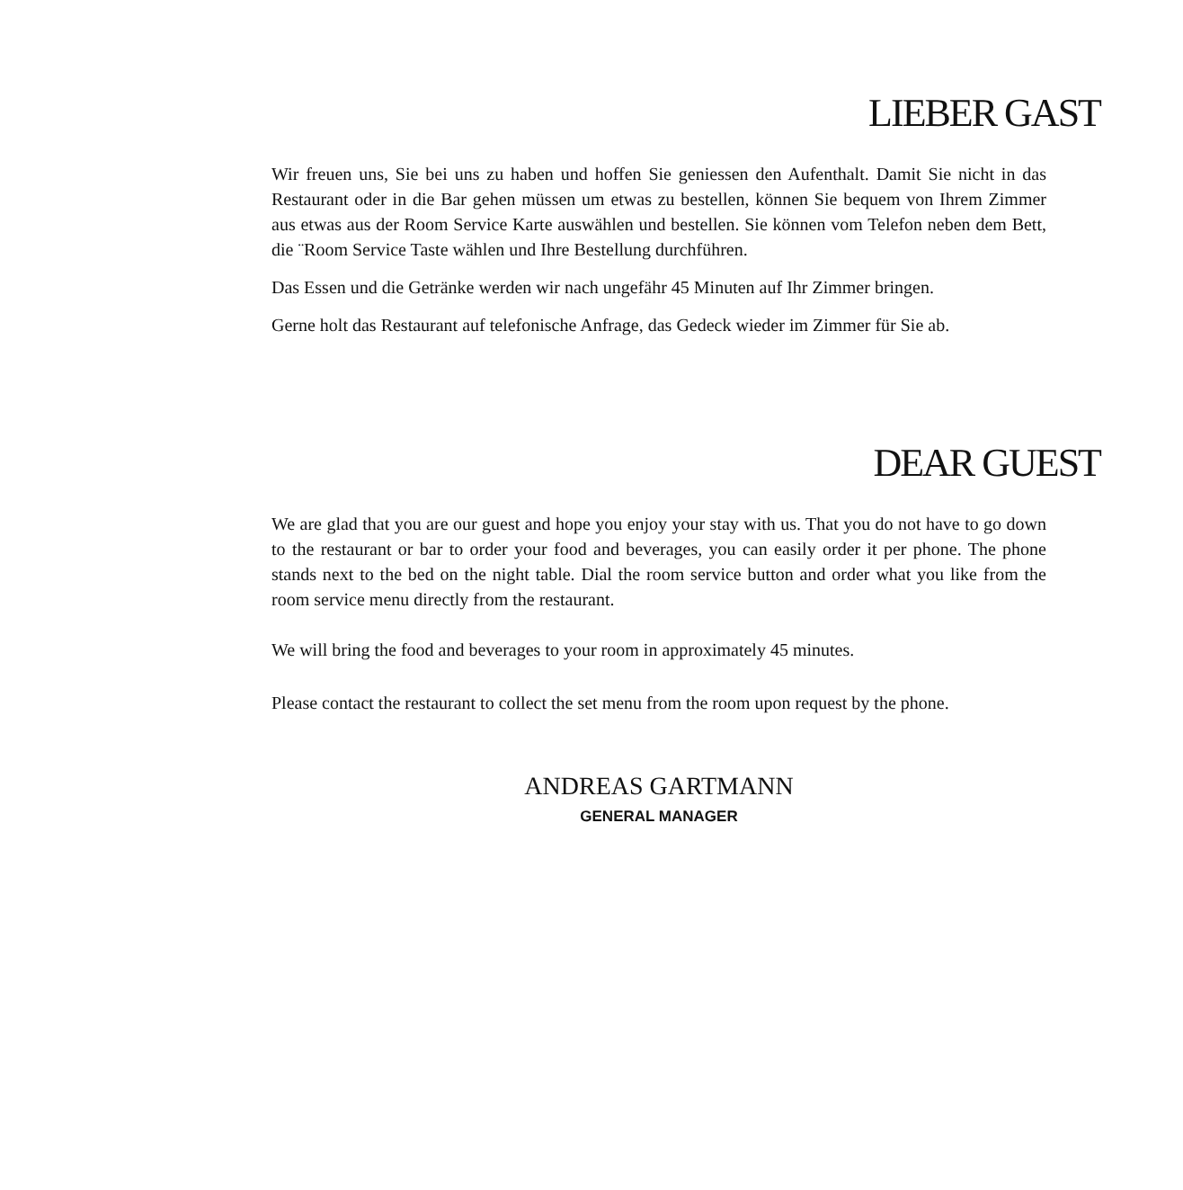LIEBER GAST
Wir freuen uns, Sie bei uns zu haben und hoffen Sie geniessen den Aufenthalt. Damit Sie nicht in das Restaurant oder in die Bar gehen müssen um etwas zu bestellen, können Sie bequem von Ihrem Zimmer aus etwas aus der Room Service Karte auswählen und bestellen. Sie können vom Telefon neben dem Bett, die ¨Room Service Taste wählen und Ihre Bestellung durchführen.
Das Essen und die Getränke werden wir nach ungefähr 45 Minuten auf Ihr Zimmer bringen.
Gerne holt das Restaurant auf telefonische Anfrage, das Gedeck wieder im Zimmer für Sie ab.
DEAR GUEST
We are glad that you are our guest and hope you enjoy your stay with us. That you do not have to go down to the restaurant or bar to order your food and beverages, you can easily order it per phone. The phone stands next to the bed on the night table. Dial the room service button and order what you like from the room service menu directly from the restaurant.
We will bring the food and beverages to your room in approximately 45 minutes.
Please contact the restaurant to collect the set menu from the room upon request by the phone.
ANDREAS GARTMANN
GENERAL MANAGER